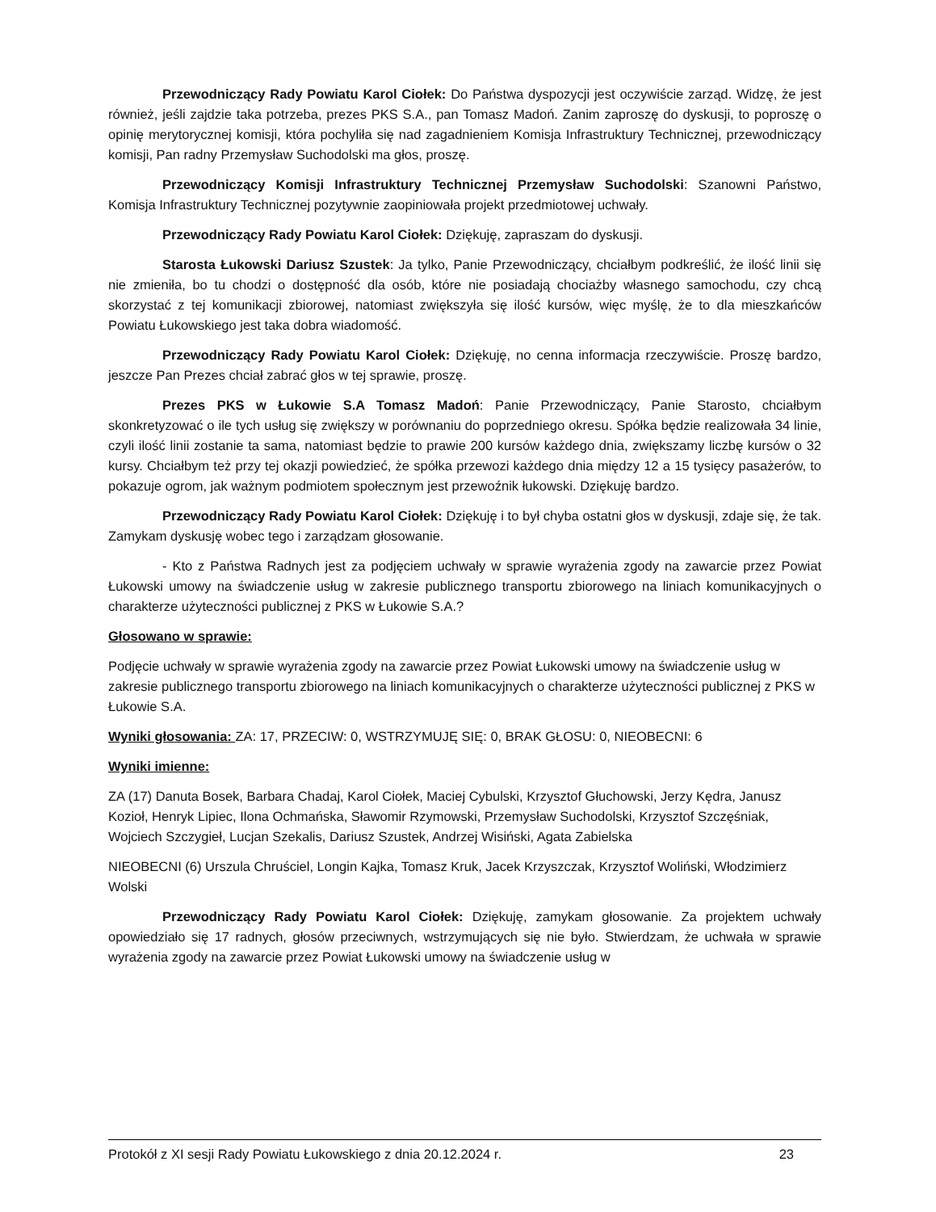Przewodniczący Rady Powiatu Karol Ciołek: Do Państwa dyspozycji jest oczywiście zarząd. Widzę, że jest również, jeśli zajdzie taka potrzeba, prezes PKS S.A., pan Tomasz Madoń. Zanim zaproszę do dyskusji, to poproszę o opinię merytorycznej komisji, która pochyliła się nad zagadnieniem Komisja Infrastruktury Technicznej, przewodniczący komisji, Pan radny Przemysław Suchodolski ma głos, proszę.
Przewodniczący Komisji Infrastruktury Technicznej Przemysław Suchodolski: Szanowni Państwo, Komisja Infrastruktury Technicznej pozytywnie zaopiniowała projekt przedmiotowej uchwały.
Przewodniczący Rady Powiatu Karol Ciołek: Dziękuję, zapraszam do dyskusji.
Starosta Łukowski Dariusz Szustek: Ja tylko, Panie Przewodniczący, chciałbym podkreślić, że ilość linii się nie zmieniła, bo tu chodzi o dostępność dla osób, które nie posiadają chociażby własnego samochodu, czy chcą skorzystać z tej komunikacji zbiorowej, natomiast zwiększyła się ilość kursów, więc myślę, że to dla mieszkańców Powiatu Łukowskiego jest taka dobra wiadomość.
Przewodniczący Rady Powiatu Karol Ciołek: Dziękuję, no cenna informacja rzeczywiście. Proszę bardzo, jeszcze Pan Prezes chciał zabrać głos w tej sprawie, proszę.
Prezes PKS w Łukowie S.A Tomasz Madoń: Panie Przewodniczący, Panie Starosto, chciałbym skonkretyzować o ile tych usług się zwiększy w porównaniu do poprzedniego okresu. Spółka będzie realizowała 34 linie, czyli ilość linii zostanie ta sama, natomiast będzie to prawie 200 kursów każdego dnia, zwiększamy liczbę kursów o 32 kursy. Chciałbym też przy tej okazji powiedzieć, że spółka przewozi każdego dnia między 12 a 15 tysięcy pasażerów, to pokazuje ogrom, jak ważnym podmiotem społecznym jest przewoźnik łukowski. Dziękuję bardzo.
Przewodniczący Rady Powiatu Karol Ciołek: Dziękuję i to był chyba ostatni głos w dyskusji, zdaje się, że tak. Zamykam dyskusję wobec tego i zarządzam głosowanie.
- Kto z Państwa Radnych jest za podjęciem uchwały w sprawie wyrażenia zgody na zawarcie przez Powiat Łukowski umowy na świadczenie usług w zakresie publicznego transportu zbiorowego na liniach komunikacyjnych o charakterze użyteczności publicznej z PKS w Łukowie S.A.?
Głosowano w sprawie:
Podjęcie uchwały w sprawie wyrażenia zgody na zawarcie przez Powiat Łukowski umowy na świadczenie usług w zakresie publicznego transportu zbiorowego na liniach komunikacyjnych o charakterze użyteczności publicznej z PKS w Łukowie S.A.
Wyniki głosowania: ZA: 17, PRZECIW: 0, WSTRZYMUJĘ SIĘ: 0, BRAK GŁOSU: 0, NIEOBECNI: 6
Wyniki imienne:
ZA (17) Danuta Bosek, Barbara Chadaj, Karol Ciołek, Maciej Cybulski, Krzysztof Głuchowski, Jerzy Kędra, Janusz Kozioł, Henryk Lipiec, Ilona Ochmańska, Sławomir Rzymowski, Przemysław Suchodolski, Krzysztof Szczęśniak, Wojciech Szczygieł, Lucjan Szekalis, Dariusz Szustek, Andrzej Wisiński, Agata Zabielska
NIEOBECNI (6) Urszula Chruściel, Longin Kajka, Tomasz Kruk, Jacek Krzyszczak, Krzysztof Woliński, Włodzimierz Wolski
Przewodniczący Rady Powiatu Karol Ciołek: Dziękuję, zamykam głosowanie. Za projektem uchwały opowiedziało się 17 radnych, głosów przeciwnych, wstrzymujących się nie było. Stwierdzam, że uchwała w sprawie wyrażenia zgody na zawarcie przez Powiat Łukowski umowy na świadczenie usług w
Protokół z XI sesji Rady Powiatu Łukowskiego z dnia 20.12.2024 r. 23